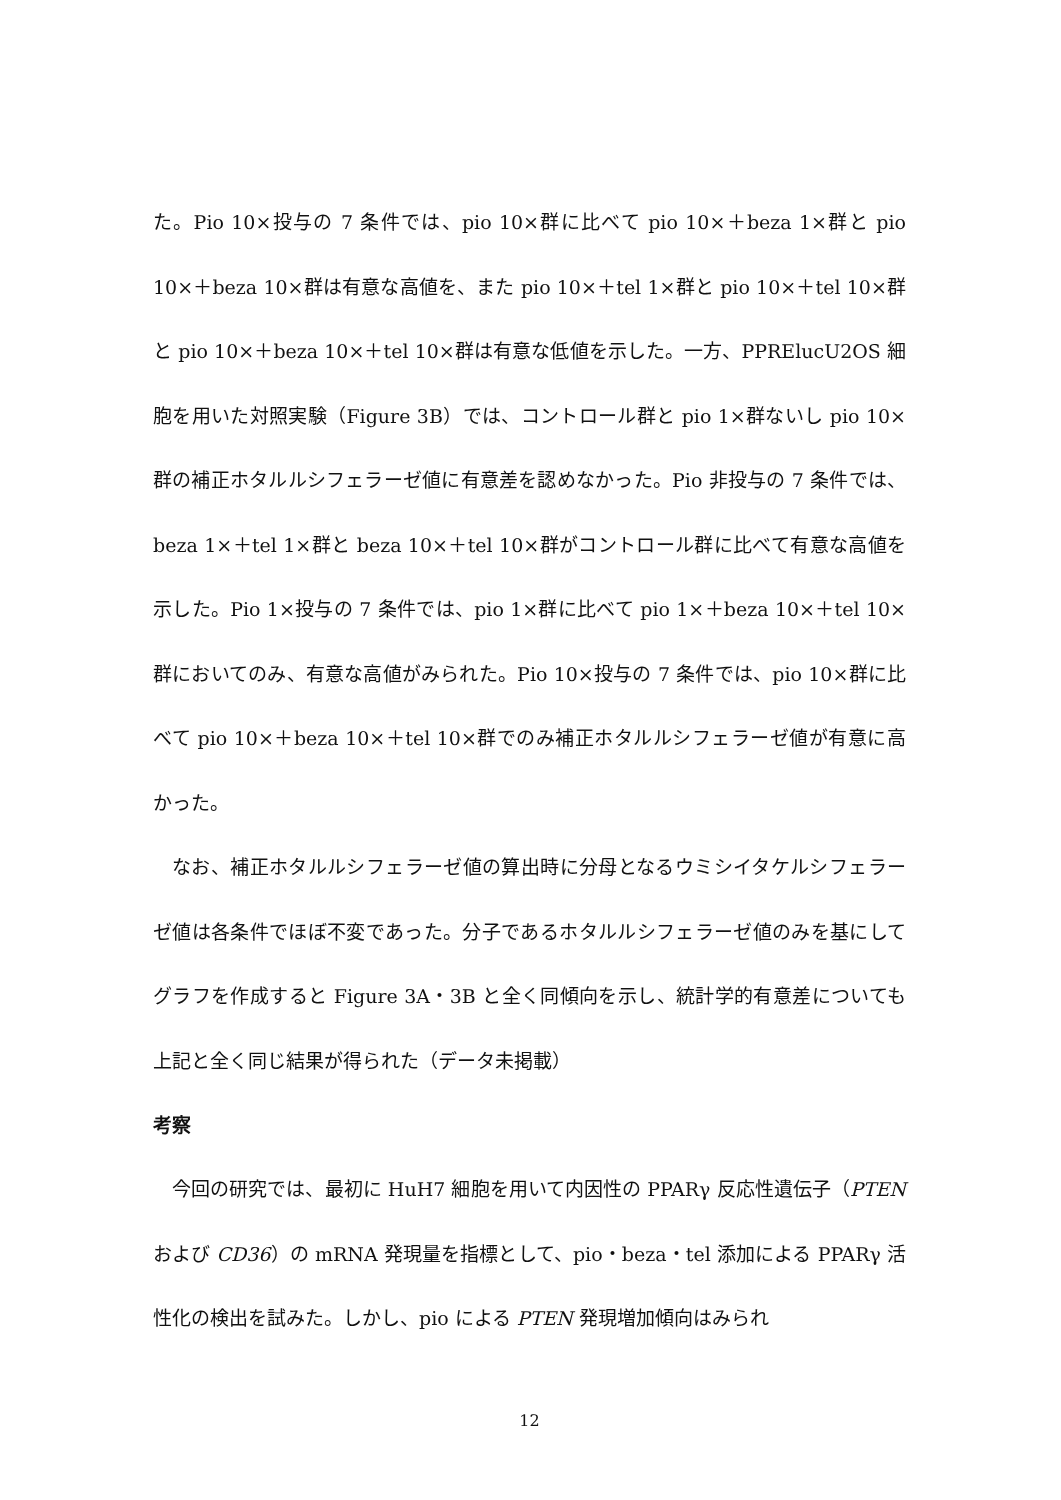た。Pio 10×投与の 7 条件では、pio 10×群に比べて pio 10×＋beza 1×群と pio 10×＋beza 10×群は有意な高値を、また pio 10×＋tel 1×群と pio 10×＋tel 10×群と pio 10×＋beza 10×＋tel 10×群は有意な低値を示した。一方、PPRElucU2OS 細胞を用いた対照実験（Figure 3B）では、コントロール群と pio 1×群ないし pio 10×群の補正ホタルルシフェラーゼ値に有意差を認めなかった。Pio 非投与の 7 条件では、beza 1×＋tel 1×群と beza 10×＋tel 10×群がコントロール群に比べて有意な高値を示した。Pio 1×投与の 7 条件では、pio 1×群に比べて pio 1×＋beza 10×＋tel 10×群においてのみ、有意な高値がみられた。Pio 10×投与の 7 条件では、pio 10×群に比べて pio 10×＋beza 10×＋tel 10×群でのみ補正ホタルルシフェラーゼ値が有意に高かった。
なお、補正ホタルルシフェラーゼ値の算出時に分母となるウミシイタケルシフェラーゼ値は各条件でほぼ不変であった。分子であるホタルルシフェラーゼ値のみを基にしてグラフを作成すると Figure 3A・3B と全く同傾向を示し、統計学的有意差についても上記と全く同じ結果が得られた（データ未掲載）
考察
今回の研究では、最初に HuH7 細胞を用いて内因性の PPARγ 反応性遺伝子（PTEN および CD36）の mRNA 発現量を指標として、pio・beza・tel 添加による PPARγ 活性化の検出を試みた。しかし、pio による PTEN 発現増加傾向はみられ
12